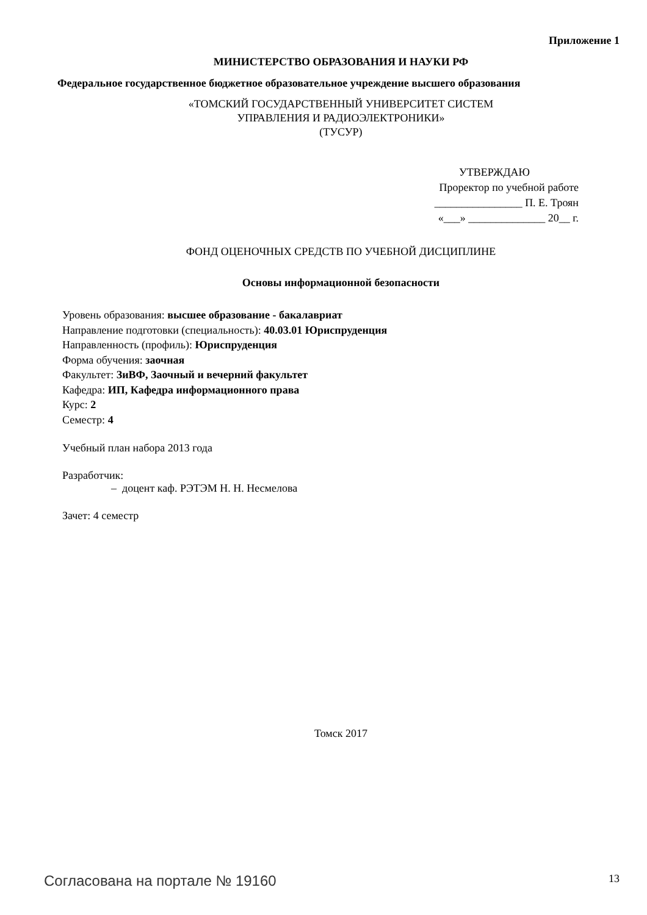Приложение 1
МИНИСТЕРСТВО ОБРАЗОВАНИЯ И НАУКИ РФ
Федеральное государственное бюджетное образовательное учреждение высшего образования
«ТОМСКИЙ ГОСУДАРСТВЕННЫЙ УНИВЕРСИТЕТ СИСТЕМ
УПРАВЛЕНИЯ И РАДИОЭЛЕКТРОНИКИ»
(ТУСУР)
УТВЕРЖДАЮ
Проректор по учебной работе
________________ П. Е. Троян
«___» ______________ 20__ г.
ФОНД ОЦЕНОЧНЫХ СРЕДСТВ ПО УЧЕБНОЙ ДИСЦИПЛИНЕ
Основы информационной безопасности
Уровень образования: высшее образование - бакалавриат
Направление подготовки (специальность): 40.03.01 Юриспруденция
Направленность (профиль): Юриспруденция
Форма обучения: заочная
Факультет: ЗиВФ, Заочный и вечерний факультет
Кафедра: ИП, Кафедра информационного права
Курс: 2
Семестр: 4
Учебный план набора 2013 года
Разработчик:
– доцент каф. РЭТЭМ Н. Н. Несмелова
Зачет: 4 семестр
Томск 2017
Согласована на портале № 19160 13